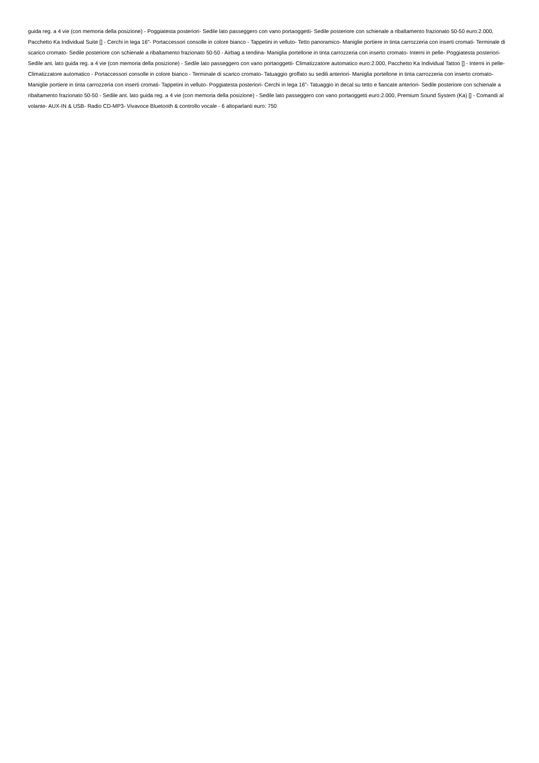guida reg. a 4 vie (con memoria della posizione) - Poggiatesta posteriori- Sedile lato passeggero con vano portaoggetti- Sedile posteriore con schienale a ribaltamento frazionato 50-50 euro:2.000, Pacchetto Ka Individual Suite [] - Cerchi in lega 16"- Portaccessori consolle in colore bianco - Tappetini in velluto- Tetto panoramico- Maniglie portiere in tinta carrozzeria con inserti cromati- Terminale di scarico cromato- Sedile posteriore con schienale a ribaltamento frazionato 50-50 - Airbag a tendina- Maniglia portellone in tinta carrozzeria con inserto cromato- Interni in pelle- Poggiatesta posteriori- Sedile ant. lato guida reg. a 4 vie (con memoria della posizione) - Sedile lato passeggero con vano portaoggetti- Climatizzatore automatico euro:2.000, Pacchetto Ka Individual Tattoo [] - Interni in pelle- Climatizzatore automatico - Portaccessori consolle in colore bianco - Terminale di scarico cromato- Tatuaggio groffato su sedili anteriori- Maniglia portellone in tinta carrozzeria con inserto cromato- Maniglie portiere in tinta carrozzeria con inserti cromati- Tappetini in velluto- Poggiatesta posteriori- Cerchi in lega 16"- Tatuaggio in decal su tetto e fiancate anteriori- Sedile posteriore con schienale a ribaltamento frazionato 50-50 - Sedile ant. lato guida reg. a 4 vie (con memoria della posizione) - Sedile lato passeggero con vano portaoggetti euro:2.000, Premium Sound System (Ka) [] - Comandi al volante- AUX-IN & USB- Radio CD-MP3- Vivavoce Bluetooth & controllo vocale - 6 altoparlanti euro: 750